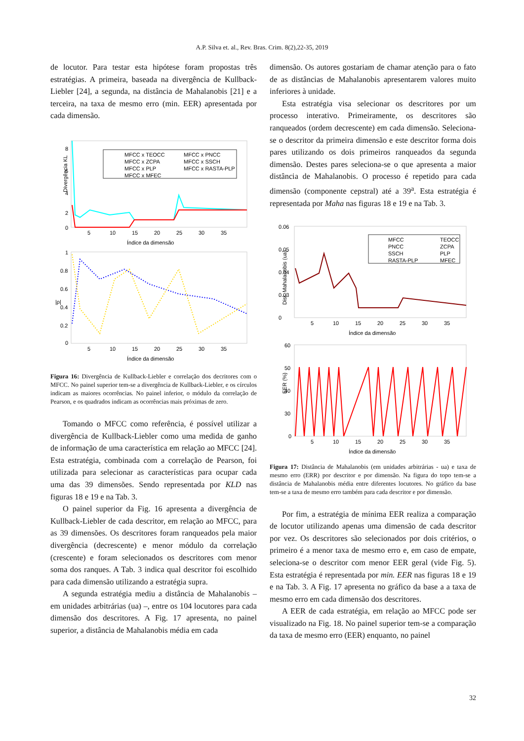A.P. Silva et. al., Rev. Bras. Crim. 8(2),22-35, 2019
de locutor. Para testar esta hipótese foram propostas três estratégias. A primeira, baseada na divergência de Kullback-Liebler [24], a segunda, na distância de Mahalanobis [21] e a terceira, na taxa de mesmo erro (min. EER) apresentada por cada dimensão.
Divergência KL
8
6
4
2
0
5
10
15
20
25
30
35
Índice da dimensão
MFCC x TEOCC
MFCC x PNCC
MFCC x ZCPA
MFCC x SSCH
MFCC x PLP
MFCC x RASTA-PLP
MFCC x MFEC
|ρ|
1
0.8
0.6
0.4
0.2
0
5
10
15
20
25
30
35
Índice da dimensão
Figura 16: Divergência de Kullback-Liebler e correlação dos decritores com o MFCC. No painel superior tem-se a divergência de Kullback-Liebler, e os círculos indicam as maiores ocorrências. No painel inferior, o módulo da correlação de Pearson, e os quadrados indicam as ocorrências mais próximas de zero.
Tomando o MFCC como referência, é possível utilizar a divergência de Kullback-Liebler como uma medida de ganho de informação de uma característica em relação ao MFCC [24]. Esta estratégia, combinada com a correlação de Pearson, foi utilizada para selecionar as características para ocupar cada uma das 39 dimensões. Sendo representada por KLD nas figuras 18 e 19 e na Tab. 3.
O painel superior da Fig. 16 apresenta a divergência de Kullback-Liebler de cada descritor, em relação ao MFCC, para as 39 dimensões. Os descritores foram ranqueados pela maior divergência (decrescente) e menor módulo da correlação (crescente) e foram selecionados os descritores com menor soma dos ranques. A Tab. 3 indica qual descritor foi escolhido para cada dimensão utilizando a estratégia supra.
A segunda estratégia mediu a distância de Mahalanobis – em unidades arbitrárias (ua) –, entre os 104 locutores para cada dimensão dos descritores. A Fig. 17 apresenta, no painel superior, a distância de Mahalanobis média em cada
dimensão. Os autores gostariam de chamar atenção para o fato de as distâncias de Mahalanobis apresentarem valores muito inferiores à unidade.
Esta estratégia visa selecionar os descritores por um processo interativo. Primeiramente, os descritores são ranqueados (ordem decrescente) em cada dimensão. Seleciona-se o descritor da primeira dimensão e este descritor forma dois pares utilizando os dois primeiros ranqueados da segunda dimensão. Destes pares seleciona-se o que apresenta a maior distância de Mahalanobis. O processo é repetido para cada dimensão (componente cepstral) até a 39<sup>a</sup>. Esta estratégia é representada por Maha nas figuras 18 e 19 e na Tab. 3.
Dist. Mahalanobis (ua)
0.06
0.05
0.04
0.03
0
5
10
15
20
25
30
35
Índice da dimensão
MFCC
TEOCC
PNCC
ZCPA
SSCH
PLP
RASTA-PLP
MFEC
EER (%)
60
50
40
30
0
5
10
15
20
25
30
35
Índice da dimensão
Figura 17: Distância de Mahalanobis (em unidades arbitrárias - ua) e taxa de mesmo erro (ERR) por descritor e por dimensão. Na figura do topo tem-se a distância de Mahalanobis média entre diferentes locutores. No gráfico da base tem-se a taxa de mesmo erro também para cada descritor e por dimensão.
Por fim, a estratégia de mínima EER realiza a comparação de locutor utilizando apenas uma dimensão de cada descritor por vez. Os descritores são selecionados por dois critérios, o primeiro é a menor taxa de mesmo erro e, em caso de empate, seleciona-se o descritor com menor EER geral (vide Fig. 5). Esta estratégia é representada por min. EER nas figuras 18 e 19 e na Tab. 3. A Fig. 17 apresenta no gráfico da base a a taxa de mesmo erro em cada dimensão dos descritores.
A EER de cada estratégia, em relação ao MFCC pode ser visualizado na Fig. 18. No painel superior tem-se a comparação da taxa de mesmo erro (EER) enquanto, no painel
32